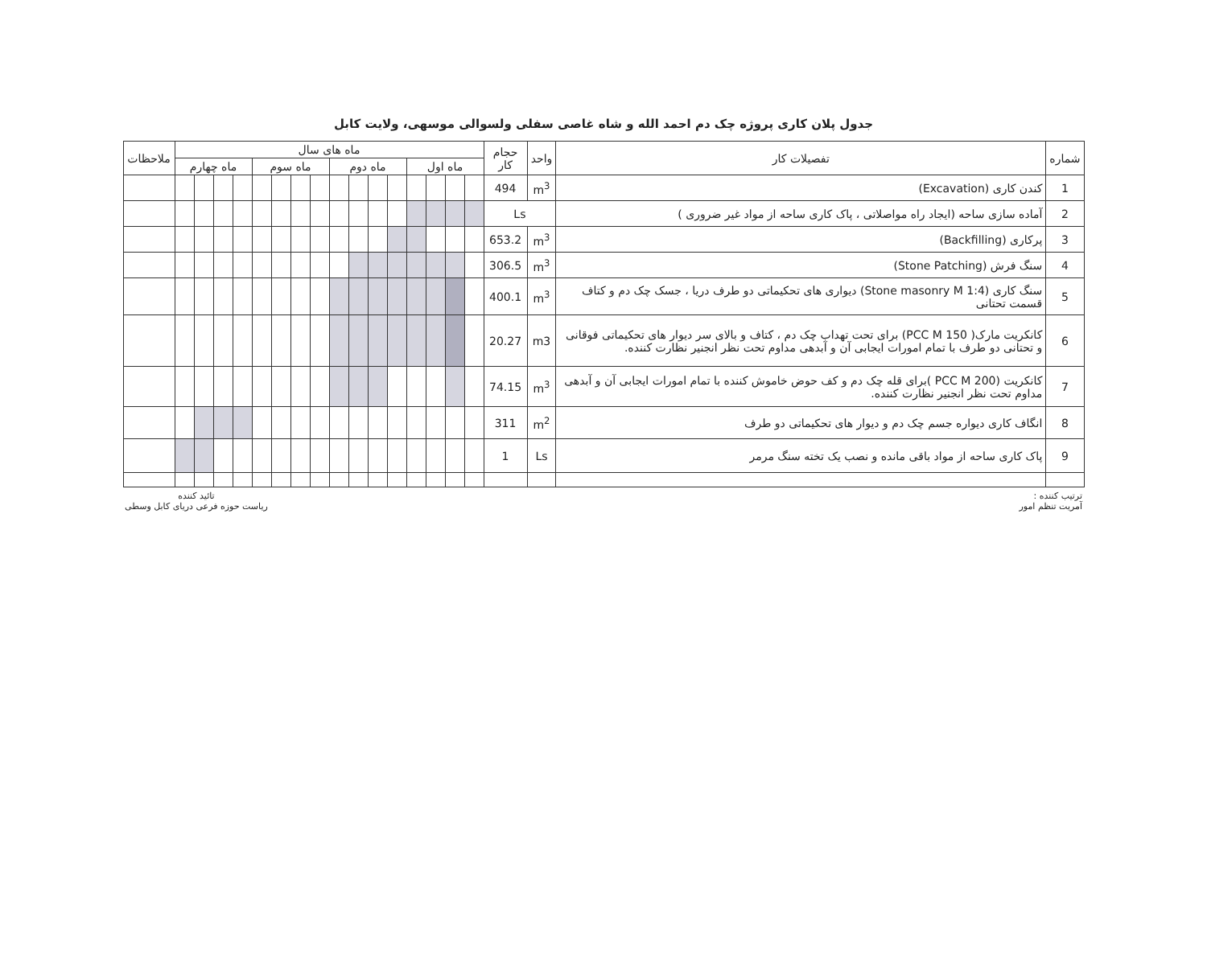جدول پلان کاری پروژه چک دم احمد الله و شاه غاصی سفلی ولسوالی موسهی، ولایت کابل
| شماره | تفصیلات کار | واحد | حجام کار | ماه های سال | | | | | | | | | | | | | | | | ملاحظات |
| --- | --- | --- | --- | --- | --- | --- | --- | --- | --- | --- | --- | --- | --- | --- | --- | --- | --- | --- | --- | --- |
| | | | | ماه اول | | | | ماه دوم | | | | ماه سوم | | | | ماه چهارم | | | | |
| 1 | کندن کاری (Excavation) | m<sup>3</sup> | 494 | | | | | | | | | | | | | | | | | |
| 2 | آماده سازی ساحه (ایجاد راه مواصلاتی ، پاک کاری ساحه از مواد غیر ضروری ) | Ls | | | | | | | | | | | | | | | | | | |
| 3 | پرکاری (Backfilling) | m<sup>3</sup> | 653.2 | | | | | | | | | | | | | | | | | |
| 4 | سنگ فرش (Stone Patching) | m<sup>3</sup> | 306.5 | | | | | | | | | | | | | | | | | |
| 5 | سنگ کاری (Stone masonry M 1:4) دیواری های تحکیماتی دو طرف دریا ، جسک چک دم و کتاف قسمت تحتانی | m<sup>3</sup> | 400.1 | | | | | | | | | | | | | | | | | |
| 6 | کانکریت مارک( PCC M 150) برای تحت تهداب چک دم ، کتاف و بالای سر دیوار های تحکیماتی فوقانی و تحتانی دو طرف با تمام امورات ایجابی آن و آبدهی مداوم تحت نظر انجنیر نظارت کننده. | m3 | 20.27 | | | | | | | | | | | | | | | | | |
| 7 | کانکریت (PCC M 200 )برای قله چک دم و کف حوض خاموش کننده با تمام امورات ایجابی آن و آبدهی مداوم تحت نظر انجنیر نظارت کننده. | m<sup>3</sup> | 74.15 | | | | | | | | | | | | | | | | | |
| 8 | انگاف کاری دیواره جسم چک دم و دیوار های تحکیماتی دو طرف | m<sup>2</sup> | 311 | | | | | | | | | | | | | | | | | |
| 9 | پاک کاری ساحه از مواد باقی مانده و نصب یک تخته سنگ مرمر | Ls | 1 | | | | | | | | | | | | | | | | | |
ترتیب کننده :
آمریت تنظم امور
تائید کننده
ریاست حوزه فرعی دریای کابل وسطی